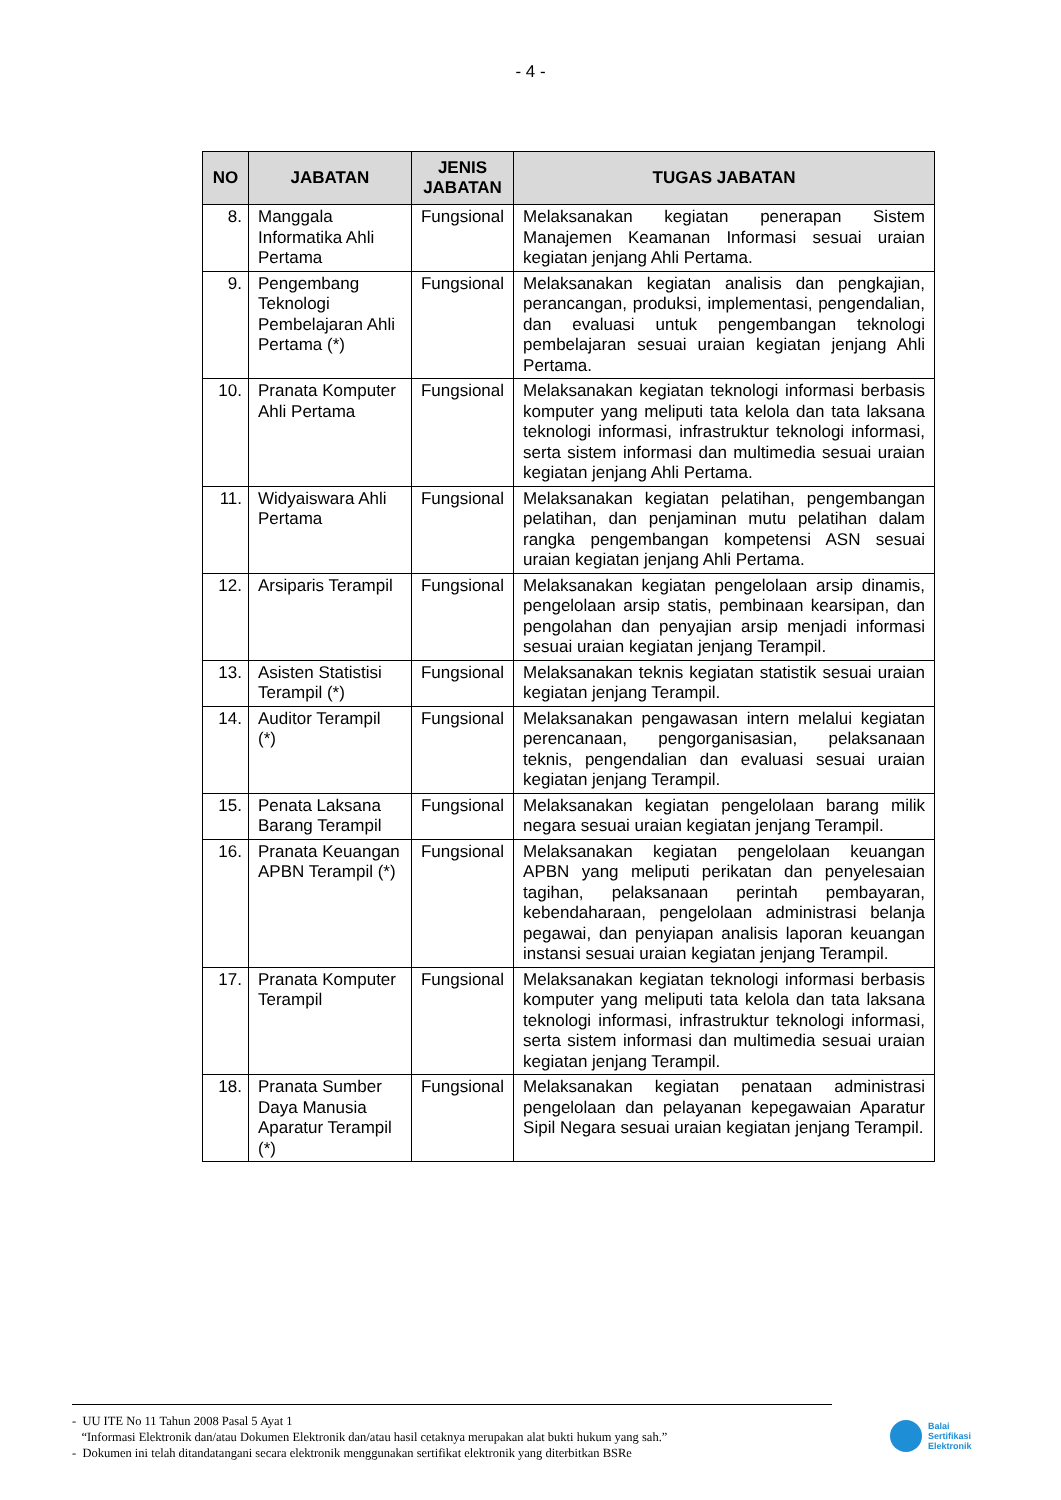- 4 -
| NO | JABATAN | JENIS JABATAN | TUGAS JABATAN |
| --- | --- | --- | --- |
| 8. | Manggala Informatika Ahli Pertama | Fungsional | Melaksanakan kegiatan penerapan Sistem Manajemen Keamanan Informasi sesuai uraian kegiatan jenjang Ahli Pertama. |
| 9. | Pengembang Teknologi Pembelajaran Ahli Pertama (*) | Fungsional | Melaksanakan kegiatan analisis dan pengkajian, perancangan, produksi, implementasi, pengendalian, dan evaluasi untuk pengembangan teknologi pembelajaran sesuai uraian kegiatan jenjang Ahli Pertama. |
| 10. | Pranata Komputer Ahli Pertama | Fungsional | Melaksanakan kegiatan teknologi informasi berbasis komputer yang meliputi tata kelola dan tata laksana teknologi informasi, infrastruktur teknologi informasi, serta sistem informasi dan multimedia sesuai uraian kegiatan jenjang Ahli Pertama. |
| 11. | Widyaiswara Ahli Pertama | Fungsional | Melaksanakan kegiatan pelatihan, pengembangan pelatihan, dan penjaminan mutu pelatihan dalam rangka pengembangan kompetensi ASN sesuai uraian kegiatan jenjang Ahli Pertama. |
| 12. | Arsiparis Terampil | Fungsional | Melaksanakan kegiatan pengelolaan arsip dinamis, pengelolaan arsip statis, pembinaan kearsipan, dan pengolahan dan penyajian arsip menjadi informasi sesuai uraian kegiatan jenjang Terampil. |
| 13. | Asisten Statistisi Terampil (*) | Fungsional | Melaksanakan teknis kegiatan statistik sesuai uraian kegiatan jenjang Terampil. |
| 14. | Auditor Terampil (*) | Fungsional | Melaksanakan pengawasan intern melalui kegiatan perencanaan, pengorganisasian, pelaksanaan teknis, pengendalian dan evaluasi sesuai uraian kegiatan jenjang Terampil. |
| 15. | Penata Laksana Barang Terampil | Fungsional | Melaksanakan kegiatan pengelolaan barang milik negara sesuai uraian kegiatan jenjang Terampil. |
| 16. | Pranata Keuangan APBN Terampil (*) | Fungsional | Melaksanakan kegiatan pengelolaan keuangan APBN yang meliputi perikatan dan penyelesaian tagihan, pelaksanaan perintah pembayaran, kebendaharaan, pengelolaan administrasi belanja pegawai, dan penyiapan analisis laporan keuangan instansi sesuai uraian kegiatan jenjang Terampil. |
| 17. | Pranata Komputer Terampil | Fungsional | Melaksanakan kegiatan teknologi informasi berbasis komputer yang meliputi tata kelola dan tata laksana teknologi informasi, infrastruktur teknologi informasi, serta sistem informasi dan multimedia sesuai uraian kegiatan jenjang Terampil. |
| 18. | Pranata Sumber Daya Manusia Aparatur Terampil (*) | Fungsional | Melaksanakan kegiatan penataan administrasi pengelolaan dan pelayanan kepegawaian Aparatur Sipil Negara sesuai uraian kegiatan jenjang Terampil. |
- UU ITE No 11 Tahun 2008 Pasal 5 Ayat 1
“Informasi Elektronik dan/atau Dokumen Elektronik dan/atau hasil cetaknya merupakan alat bukti hukum yang sah.”
- Dokumen ini telah ditandatangani secara elektronik menggunakan sertifikat elektronik yang diterbitkan BSRe
Balai
Sertifikasi
Elektronik